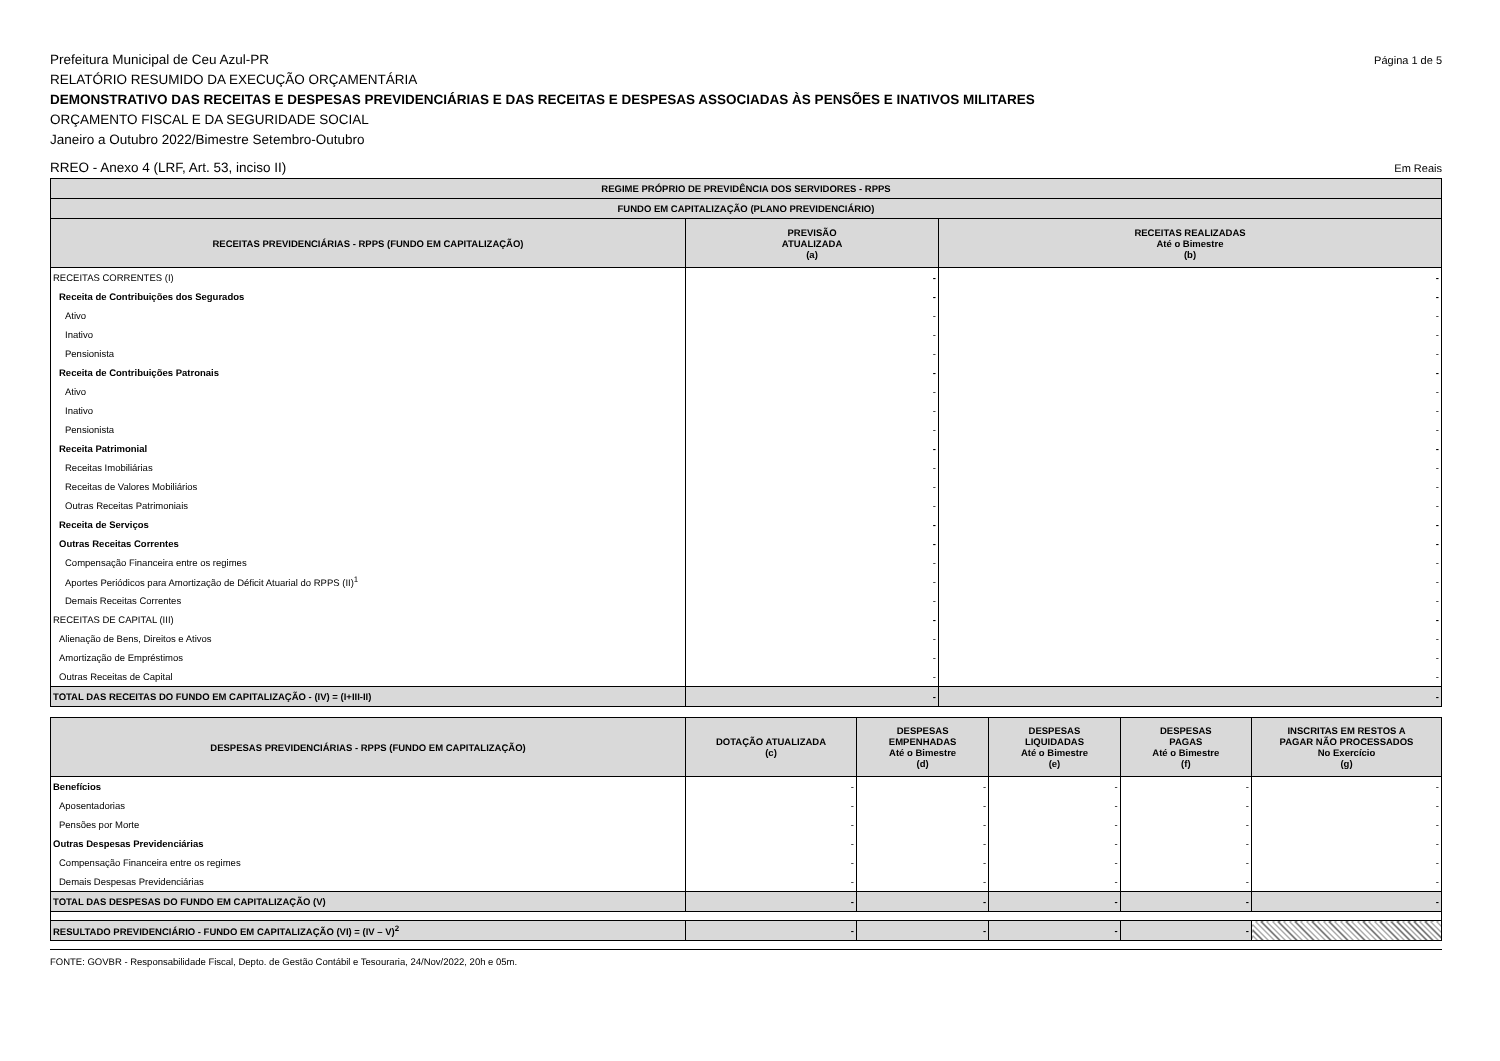Prefeitura Municipal de Ceu Azul-PR Página 1 de 5
RELATÓRIO RESUMIDO DA EXECUÇÃO ORÇAMENTÁRIA
DEMONSTRATIVO DAS RECEITAS E DESPESAS PREVIDENCIÁRIAS E DAS RECEITAS E DESPESAS ASSOCIADAS ÀS PENSÕES E INATIVOS MILITARES
ORÇAMENTO FISCAL E DA SEGURIDADE SOCIAL
Janeiro a Outubro 2022/Bimestre Setembro-Outubro
RREO - Anexo 4 (LRF, Art. 53, inciso II) Em Reais
| REGIME PRÓPRIO DE PREVIDÊNCIA DOS SERVIDORES - RPPS | | |
| --- | --- | --- |
| FUNDO EM CAPITALIZAÇÃO (PLANO PREVIDENCIÁRIO) | | |
| RECEITAS PREVIDENCIÁRIAS - RPPS (FUNDO EM CAPITALIZAÇÃO) | PREVISÃO ATUALIZADA (a) | RECEITAS REALIZADAS Até o Bimestre (b) |
| RECEITAS CORRENTES (I) | - | - |
| Receita de Contribuições dos Segurados | - | - |
| Ativo | - | - |
| Inativo | - | - |
| Pensionista | - | - |
| Receita de Contribuições Patronais | - | - |
| Ativo | - | - |
| Inativo | - | - |
| Pensionista | - | - |
| Receita Patrimonial | - | - |
| Receitas Imobiliárias | - | - |
| Receitas de Valores Mobiliários | - | - |
| Outras Receitas Patrimoniais | - | - |
| Receita de Serviços | - | - |
| Outras Receitas Correntes | - | - |
| Compensação Financeira entre os regimes | - | - |
| Aportes Periódicos para Amortização de Déficit Atuarial do RPPS (II)<sup>1</sup> | - | - |
| Demais Receitas Correntes | - | - |
| RECEITAS DE CAPITAL (III) | - | - |
| Alienação de Bens, Direitos e Ativos | - | - |
| Amortização de Empréstimos | - | - |
| Outras Receitas de Capital | - | - |
| TOTAL DAS RECEITAS DO FUNDO EM CAPITALIZAÇÃO - (IV) = (I+III-II) | - | - |
| DESPESAS PREVIDENCIÁRIAS - RPPS (FUNDO EM CAPITALIZAÇÃO) | DOTAÇÃO ATUALIZADA (c) | DESPESAS EMPENHADAS Até o Bimestre (d) | DESPESAS LIQUIDADAS Até o Bimestre (e) | DESPESAS PAGAS Até o Bimestre (f) | INSCRITAS EM RESTOS A PAGAR NÃO PROCESSADOS No Exercício (g) |
| --- | --- | --- | --- | --- | --- |
| Benefícios | - | - | - | - | - |
| Aposentadorias | - | - | - | - | - |
| Pensões por Morte | - | - | - | - | - |
| Outras Despesas Previdenciárias | - | - | - | - | - |
| Compensação Financeira entre os regimes | - | - | - | - | - |
| Demais Despesas Previdenciárias | - | - | - | - | - |
| TOTAL DAS DESPESAS DO FUNDO EM CAPITALIZAÇÃO (V) | - | - | - | - | - |
| RESULTADO PREVIDENCIÁRIO - FUNDO EM CAPITALIZAÇÃO (VI) = (IV – V)<sup>2</sup> | - | - | - | - | |
FONTE: GOVBR - Responsabilidade Fiscal, Depto. de Gestão Contábil e Tesouraria, 24/Nov/2022, 20h e 05m.